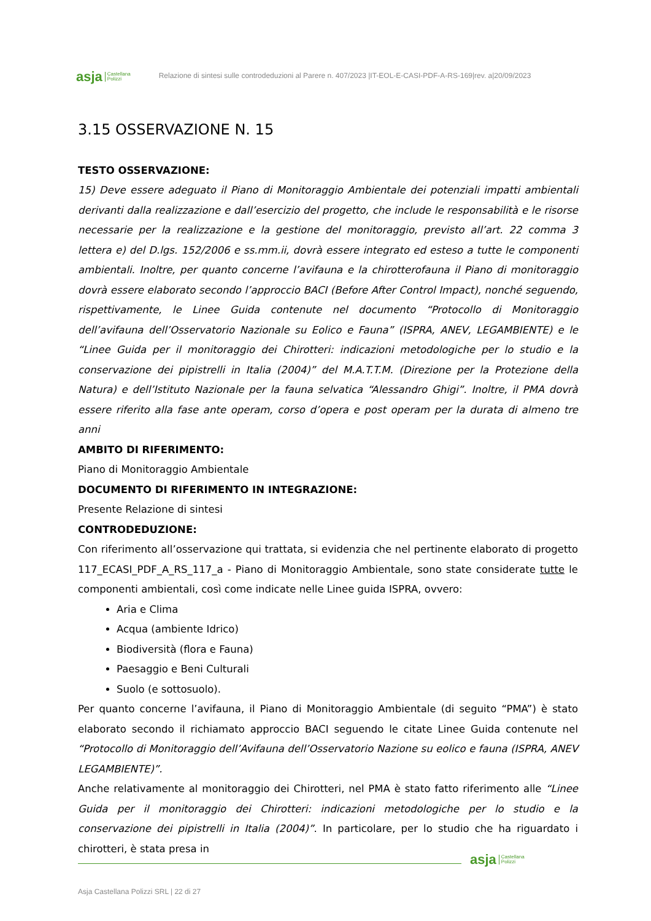asja Castellana
Polizzi
Relazione di sintesi sulle controdeduzioni al Parere n. 407/2023 |IT-EOL-E-CASI-PDF-A-RS-169|rev. a|20/09/2023
3.15 OSSERVAZIONE N. 15
TESTO OSSERVAZIONE:
15) Deve essere adeguato il Piano di Monitoraggio Ambientale dei potenziali impatti ambientali derivanti dalla realizzazione e dall’esercizio del progetto, che include le responsabilità e le risorse necessarie per la realizzazione e la gestione del monitoraggio, previsto all’art. 22 comma 3 lettera e) del D.lgs. 152/2006 e ss.mm.ii, dovrà essere integrato ed esteso a tutte le componenti ambientali. Inoltre, per quanto concerne l’avifauna e la chirotterofauna il Piano di monitoraggio dovrà essere elaborato secondo l’approccio BACI (Before After Control Impact), nonché seguendo, rispettivamente, le Linee Guida contenute nel documento “Protocollo di Monitoraggio dell’avifauna dell’Osservatorio Nazionale su Eolico e Fauna” (ISPRA, ANEV, LEGAMBIENTE) e le “Linee Guida per il monitoraggio dei Chirotteri: indicazioni metodologiche per lo studio e la conservazione dei pipistrelli in Italia (2004)” del M.A.T.T.M. (Direzione per la Protezione della Natura) e dell’Istituto Nazionale per la fauna selvatica “Alessandro Ghigi”. Inoltre, il PMA dovrà essere riferito alla fase ante operam, corso d’opera e post operam per la durata di almeno tre anni
AMBITO DI RIFERIMENTO:
Piano di Monitoraggio Ambientale
DOCUMENTO DI RIFERIMENTO IN INTEGRAZIONE:
Presente Relazione di sintesi
CONTRODEDUZIONE:
Con riferimento all’osservazione qui trattata, si evidenzia che nel pertinente elaborato di progetto 117_ECASI_PDF_A_RS_117_a - Piano di Monitoraggio Ambientale, sono state considerate tutte le componenti ambientali, così come indicate nelle Linee guida ISPRA, ovvero:
Aria e Clima
Acqua (ambiente Idrico)
Biodiversità (flora e Fauna)
Paesaggio e Beni Culturali
Suolo (e sottosuolo).
Per quanto concerne l’avifauna, il Piano di Monitoraggio Ambientale (di seguito “PMA”) è stato elaborato secondo il richiamato approccio BACI seguendo le citate Linee Guida contenute nel “Protocollo di Monitoraggio dell’Avifauna dell’Osservatorio Nazione su eolico e fauna (ISPRA, ANEV LEGAMBIENTE)”.
Anche relativamente al monitoraggio dei Chirotteri, nel PMA è stato fatto riferimento alle “Linee Guida per il monitoraggio dei Chirotteri: indicazioni metodologiche per lo studio e la conservazione dei pipistrelli in Italia (2004)”. In particolare, per lo studio che ha riguardato i chirotteri, è stata presa in
asja Castellana
Polizzi
Asja Castellana Polizzi SRL | 22 di 27